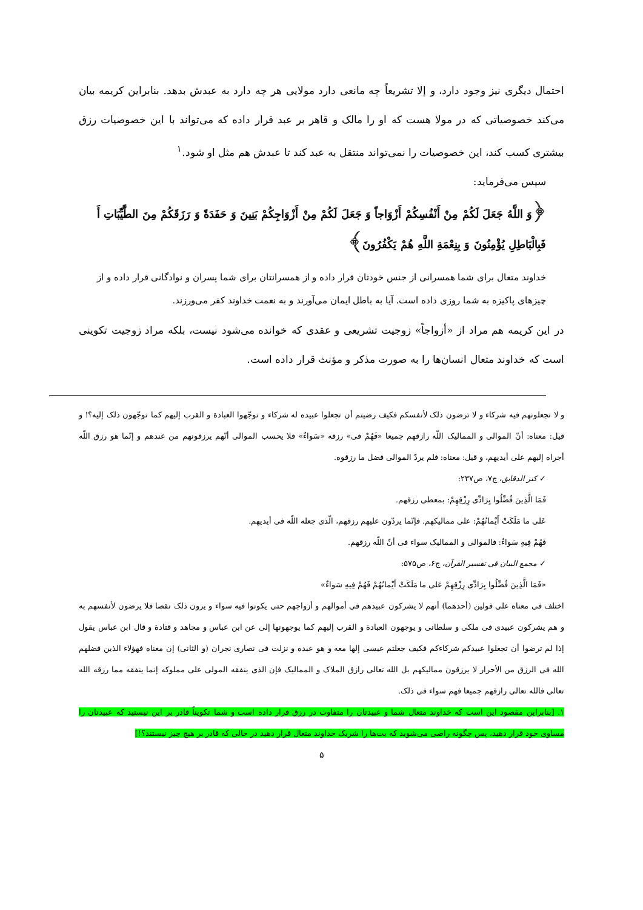احتمال دیگری نیز وجود دارد، و إلا تشریعاً چه مانعی دارد مولایی هر چه دارد به عبدش بدهد. بنابراین کریمه بیان می‌کند خصوصیاتی که در مولا هست که او را مالک و قاهر بر عبد قرار داده که می‌تواند با این خصوصیات رزق بیشتری کسب کند، این خصوصیات را نمی‌تواند منتقل به عبد کند تا عبدش هم مثل او شود.<sup>۱</sup>
سپس می‌فرماید:
﴿وَ اللَّهُ جَعَلَ لَكُمْ مِنْ أَنْفُسِكُمْ أَزْوَاجاً وَ جَعَلَ لَكُمْ مِنْ أَزْوَاجِكُمْ بَنِينَ وَ حَفَدَةً وَ رَزَقَكُمْ مِنَ الطَّيِّبَاتِ أَ فَبِالْبَاطِلِ يُؤْمِنُونَ وَ بِنِعْمَةِ اللَّهِ هُمْ يَكْفُرُونَ﴾
خداوند متعال برای شما همسرانی از جنس خودتان قرار داده و از همسرانتان برای شما پسران و نوادگانی قرار داده و از چیزهای پاکیزه به شما روزی داده است. آیا به باطل ایمان می‌آورند و به نعمت خداوند کفر می‌ورزند.
در این کریمه هم مراد از «أزواجاً» زوجیت تشریعی و عقدی که خوانده می‌شود نیست، بلکه مراد زوجیت تکوینی است که خداوند متعال انسان‌ها را به صورت مذکر و مؤنث قرار داده است.
و لا تجعلونهم فیه شرکاء و لا ترضون ذلک لأنفسکم فکیف رضیتم أن تجعلوا عبیده له شرکاء و توجّهوا العبادة و القرب إلیهم کما توجّهون ذلک إلیه؟! و قیل: معناه: أنّ الموالی و الممالیک اللّه رازقهم جمیعا «فَهُمْ فی» رزقه «سَواءٌ» فلا یحسب الموالی أنّهم یرزقونهم من عندهم و إنّما هو رزق اللّه أجراه إلیهم علی أیدیهم، و قیل: معناه: فلم یردّ الموالی فضل ما رزقوه.
✓ کنز الدقایق، ج۷، ص۲۳۷:
فَمَا الَّذِینَ فُضِّلُوا بِرَادِّی رِزْقِهِمْ: بمعطی رزقهم.
عَلی ما مَلَکَتْ أَیْمانُهُمْ: علی ممالیکهم. فإنّما یردّون علیهم رزقهم، الّذی جعله اللّه فی أیدیهم.
فَهُمْ فِیهِ سَواءٌ: فالموالی و الممالیک سواء فی أنّ اللّه رزقهم.
✓ مجمع البیان فی تفسیر القرآن، ج۶، ص۵۷۵:
«فَمَا الَّذِینَ فُضِّلُوا بِرَادِّی رِزْقِهِمْ عَلی ما مَلَکَتْ أَیْمانُهُمْ فَهُمْ فِیهِ سَواءٌ»
اختلف فی معناه علی قولین (أحدهما) أنهم لا یشرکون عبیدهم فی أموالهم و أزواجهم حتی یکونوا فیه سواء و یرون ذلک نقصا فلا یرضون لأنفسهم به و هم یشرکون عبیدی فی ملکی و سلطانی و یوجهون العبادة و القرب إلیهم کما یوجهونها إلی عن ابن عباس و مجاهد و قتادة و قال ابن عباس یقول إذا لم ترضوا أن تجعلوا عبیدکم شرکاءکم فکیف جعلتم عیسی إلها معه و هو عبده و نزلت فی نصاری نجران (و الثانی) إن معناه فهؤلاء الذین فضلهم الله فی الرزق من الأحرار لا یرزقون ممالیکهم بل الله تعالی رازق الملاک و الممالیک فإن الذی ینفقه المولی علی مملوکه إنما ینفقه مما رزقه الله تعالی فالله تعالی رازقهم جمیعا فهم سواء فی ذلک.
۱. [بنابراین مقصود این است که خداوند متعال شما و عبیدتان را متفاوت در رزق قرار داده است و شما تکویناً قادر بر این نیستید که عبیدتان را مساوی خود قرار دهید، پس چگونه راضی می‌شوید که بت‌ها را شریک خداوند متعال قرار دهید در حالی که قادر بر هیچ چیز نیستند؟!]
۵